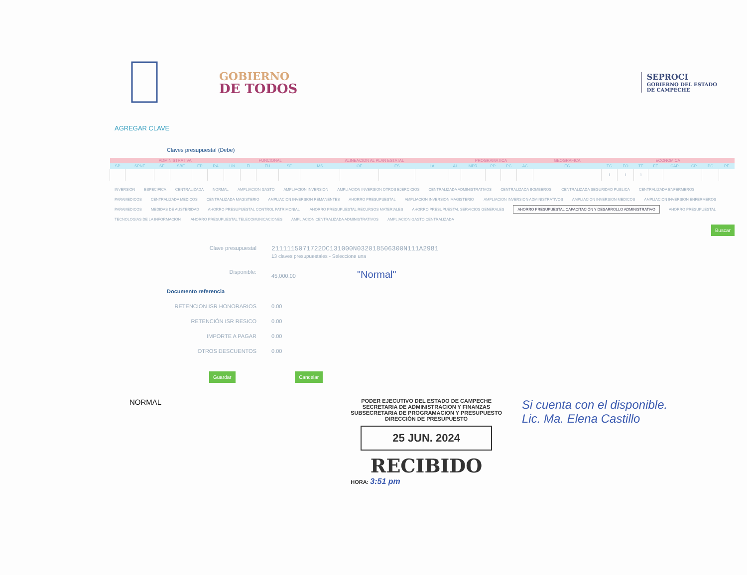GOBIERNO
DE TODOS
SEPROCI
GOBIERNO DEL ESTADO
DE CAMPECHE
AGREGAR CLAVE
Claves presupuestal (Debe)
| ADMINISTRATIVA | | | | | | | FUNCIONAL | | | ALINEACION AL PLAN ESTATAL | | | | PROGRAMATICA | | | | | GEOGRAFICA | ECONOMICA | | | | | | | |
| --- | --- | --- | --- | --- | --- | --- | --- | --- | --- | --- | --- | --- | --- | --- | --- | --- | --- | --- | --- | --- | --- | --- | --- | --- | --- | --- | --- |
| SP | SPNF | SE | SBE | EP | RA | UN | FI | FU | SF | MS | OE | ES | LA | AI | MPR | PP | PC | AC | EG | TG | FO | TF | FE | CAP | CP | PG | PE |
| | | | | | | | | | | | | | | | | | | | | 1 | 1 | 1 | | | | | |
INVERSION ESPECIFICA CENTRALIZADA NORMAL AMPLIACION GASTO AMPLIACION INVERSION AMPLIACION INVERSION OTROS EJERCICIOS CENTRALIZADA ADMINISTRATIVOS CENTRALIZADA BOMBEROS CENTRALIZADA SEGURIDAD PUBLICA CENTRALIZADA ENFERMEROS PARAMEDICOS CENTRALIZADA MEDICOS CENTRALIZADA MAGISTERIO AMPLIACION INVERSION REMANENTES AHORRO PRESUPUESTAL AMPLIACION INVERSION MAGISTERIO AMPLIACION INVERSION ADMINISTRATIVOS AMPLIACION INVERSION MEDICOS AMPLIACION INVERSION ENFERMEROS PARAMEDICOS MEDIDAS DE AUSTERIDAD AHORRO PRESUPUESTAL CONTROL PATRIMONIAL AHORRO PRESUPUESTAL RECURSOS MATERIALES AHORRO PRESUPUESTAL SERVICIOS GENERALES AHORRO PRESUPUESTAL CAPACITACIÓN Y DESARROLLO ADMINISTRATIVO AHORRO PRESUPUESTAL TECNOLOGIAS DE LA INFORMACION AHORRO PRESUPUESTAL TELECOMUNICACIONES AMPLIACION CENTRALIZADA ADMINISTRATIVOS AMPLIACION GASTO CENTRALIZADA
Buscar
Clave presupuestal
2111115071722DC131000N032018506300N111A2981
13 claves presupuestales - Seleccione una
Disponible: 45,000.00 "Normal"
Documento referencia
RETENCION ISR HONORARIOS 0.00
RETENCIÓN ISR RESICO 0.00
IMPORTE A PAGAR 0.00
OTROS DESCUENTOS 0.00
Guardar Cancelar
NORMAL
PODER EJECUTIVO DEL ESTADO DE CAMPECHE
SECRETARIA DE ADMINISTRACION Y FINANZAS
SUBSECRETARIA DE PROGRAMACION Y PRESUPUESTO
DIRECCIÓN DE PRESUPUESTO
25 JUN. 2024
RECIBIDO
HORA: 3:51 pm
Si cuenta con el disponible.
Lic. Ma. Elena Castillo